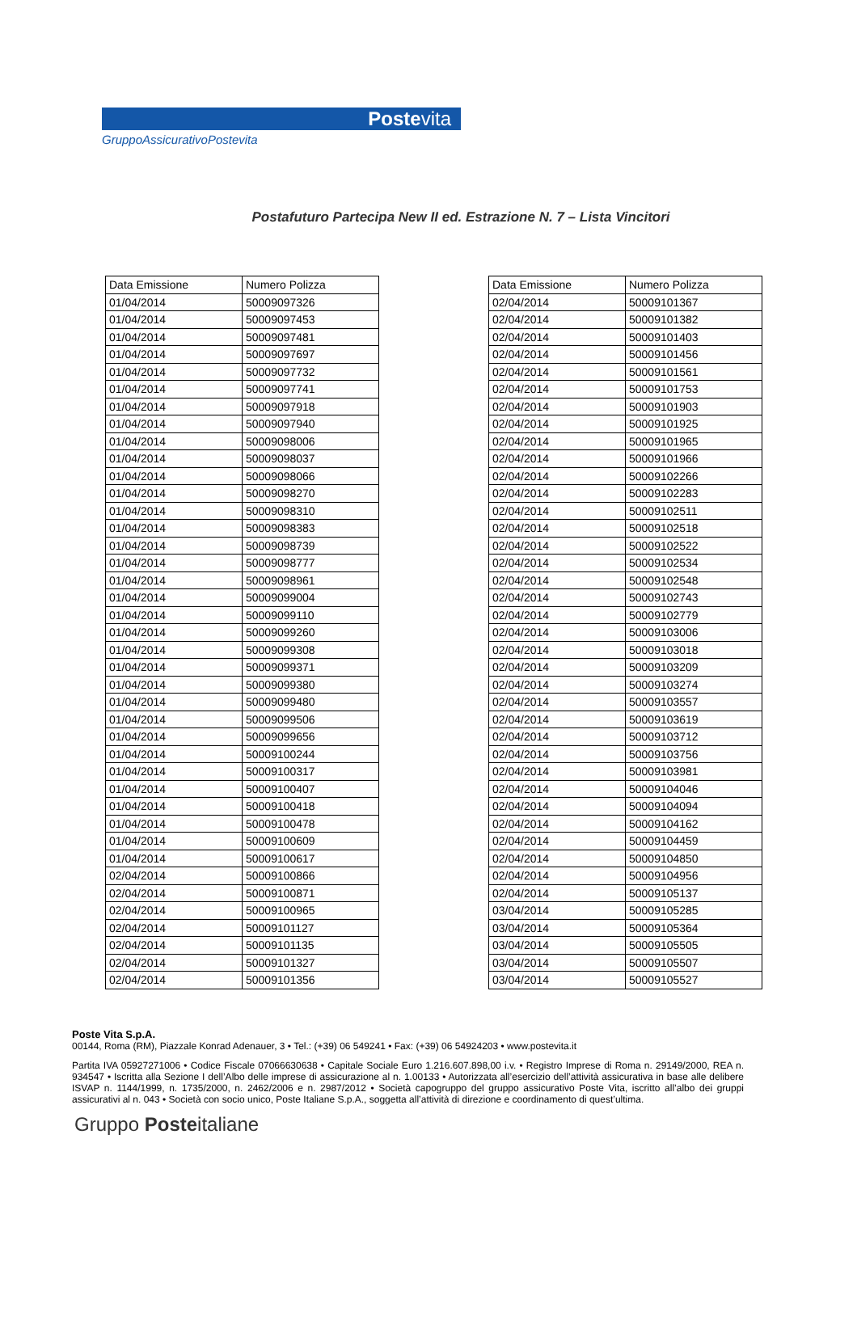Postevita
GruppoAssicurativoPostevita
Postafuturo Partecipa New II ed. Estrazione N. 7 – Lista Vincitori
| Data Emissione | Numero Polizza |
| --- | --- |
| 01/04/2014 | 50009097326 |
| 01/04/2014 | 50009097453 |
| 01/04/2014 | 50009097481 |
| 01/04/2014 | 50009097697 |
| 01/04/2014 | 50009097732 |
| 01/04/2014 | 50009097741 |
| 01/04/2014 | 50009097918 |
| 01/04/2014 | 50009097940 |
| 01/04/2014 | 50009098006 |
| 01/04/2014 | 50009098037 |
| 01/04/2014 | 50009098066 |
| 01/04/2014 | 50009098270 |
| 01/04/2014 | 50009098310 |
| 01/04/2014 | 50009098383 |
| 01/04/2014 | 50009098739 |
| 01/04/2014 | 50009098777 |
| 01/04/2014 | 50009098961 |
| 01/04/2014 | 50009099004 |
| 01/04/2014 | 50009099110 |
| 01/04/2014 | 50009099260 |
| 01/04/2014 | 50009099308 |
| 01/04/2014 | 50009099371 |
| 01/04/2014 | 50009099380 |
| 01/04/2014 | 50009099480 |
| 01/04/2014 | 50009099506 |
| 01/04/2014 | 50009099656 |
| 01/04/2014 | 50009100244 |
| 01/04/2014 | 50009100317 |
| 01/04/2014 | 50009100407 |
| 01/04/2014 | 50009100418 |
| 01/04/2014 | 50009100478 |
| 01/04/2014 | 50009100609 |
| 01/04/2014 | 50009100617 |
| 02/04/2014 | 50009100866 |
| 02/04/2014 | 50009100871 |
| 02/04/2014 | 50009100965 |
| 02/04/2014 | 50009101127 |
| 02/04/2014 | 50009101135 |
| 02/04/2014 | 50009101327 |
| 02/04/2014 | 50009101356 |
| Data Emissione | Numero Polizza |
| --- | --- |
| 02/04/2014 | 50009101367 |
| 02/04/2014 | 50009101382 |
| 02/04/2014 | 50009101403 |
| 02/04/2014 | 50009101456 |
| 02/04/2014 | 50009101561 |
| 02/04/2014 | 50009101753 |
| 02/04/2014 | 50009101903 |
| 02/04/2014 | 50009101925 |
| 02/04/2014 | 50009101965 |
| 02/04/2014 | 50009101966 |
| 02/04/2014 | 50009102266 |
| 02/04/2014 | 50009102283 |
| 02/04/2014 | 50009102511 |
| 02/04/2014 | 50009102518 |
| 02/04/2014 | 50009102522 |
| 02/04/2014 | 50009102534 |
| 02/04/2014 | 50009102548 |
| 02/04/2014 | 50009102743 |
| 02/04/2014 | 50009102779 |
| 02/04/2014 | 50009103006 |
| 02/04/2014 | 50009103018 |
| 02/04/2014 | 50009103209 |
| 02/04/2014 | 50009103274 |
| 02/04/2014 | 50009103557 |
| 02/04/2014 | 50009103619 |
| 02/04/2014 | 50009103712 |
| 02/04/2014 | 50009103756 |
| 02/04/2014 | 50009103981 |
| 02/04/2014 | 50009104046 |
| 02/04/2014 | 50009104094 |
| 02/04/2014 | 50009104162 |
| 02/04/2014 | 50009104459 |
| 02/04/2014 | 50009104850 |
| 02/04/2014 | 50009104956 |
| 02/04/2014 | 50009105137 |
| 03/04/2014 | 50009105285 |
| 03/04/2014 | 50009105364 |
| 03/04/2014 | 50009105505 |
| 03/04/2014 | 50009105507 |
| 03/04/2014 | 50009105527 |
Poste Vita S.p.A.
00144, Roma (RM), Piazzale Konrad Adenauer, 3 • Tel.: (+39) 06 549241 • Fax: (+39) 06 54924203 • www.postevita.it
Partita IVA 05927271006 • Codice Fiscale 07066630638 • Capitale Sociale Euro 1.216.607.898,00 i.v. • Registro Imprese di Roma n. 29149/2000, REA n. 934547 • Iscritta alla Sezione I dell’Albo delle imprese di assicurazione al n. 1.00133 • Autorizzata all’esercizio dell’attività assicurativa in base alle delibere ISVAP n. 1144/1999, n. 1735/2000, n. 2462/2006 e n. 2987/2012 • Società capogruppo del gruppo assicurativo Poste Vita, iscritto all’albo dei gruppi assicurativi al n. 043 • Società con socio unico, Poste Italiane S.p.A., soggetta all’attività di direzione e coordinamento di quest’ultima.
Gruppo Posteitaliane